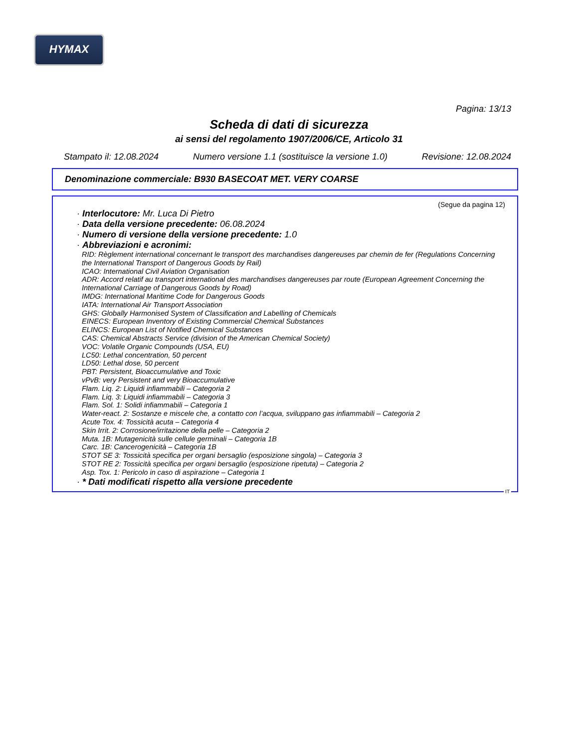HYMAX
Pagina: 13/13
Scheda di dati di sicurezza
ai sensi del regolamento 1907/2006/CE, Articolo 31
Stampato il: 12.08.2024 Numero versione 1.1 (sostituisce la versione 1.0) Revisione: 12.08.2024
Denominazione commerciale: B930 BASECOAT MET. VERY COARSE
(Segue da pagina 12)
· Interlocutore: Mr. Luca Di Pietro
· Data della versione precedente: 06.08.2024
· Numero di versione della versione precedente: 1.0
· Abbreviazioni e acronimi:
RID: Règlement international concernant le transport des marchandises dangereuses par chemin de fer (Regulations Concerning the International Transport of Dangerous Goods by Rail)
ICAO: International Civil Aviation Organisation
ADR: Accord relatif au transport international des marchandises dangereuses par route (European Agreement Concerning the International Carriage of Dangerous Goods by Road)
IMDG: International Maritime Code for Dangerous Goods
IATA: International Air Transport Association
GHS: Globally Harmonised System of Classification and Labelling of Chemicals
EINECS: European Inventory of Existing Commercial Chemical Substances
ELINCS: European List of Notified Chemical Substances
CAS: Chemical Abstracts Service (division of the American Chemical Society)
VOC: Volatile Organic Compounds (USA, EU)
LC50: Lethal concentration, 50 percent
LD50: Lethal dose, 50 percent
PBT: Persistent, Bioaccumulative and Toxic
vPvB: very Persistent and very Bioaccumulative
Flam. Liq. 2: Liquidi infiammabili – Categoria 2
Flam. Liq. 3: Liquidi infiammabili – Categoria 3
Flam. Sol. 1: Solidi infiammabili – Categoria 1
Water-react. 2: Sostanze e miscele che, a contatto con l’acqua, sviluppano gas infiammabili – Categoria 2
Acute Tox. 4: Tossicità acuta – Categoria 4
Skin Irrit. 2: Corrosione/irritazione della pelle – Categoria 2
Muta. 1B: Mutagenicità sulle cellule germinali – Categoria 1B
Carc. 1B: Cancerogenicità – Categoria 1B
STOT SE 3: Tossicità specifica per organi bersaglio (esposizione singola) – Categoria 3
STOT RE 2: Tossicità specifica per organi bersaglio (esposizione ripetuta) – Categoria 2
Asp. Tox. 1: Pericolo in caso di aspirazione – Categoria 1
· * Dati modificati rispetto alla versione precedente
IT